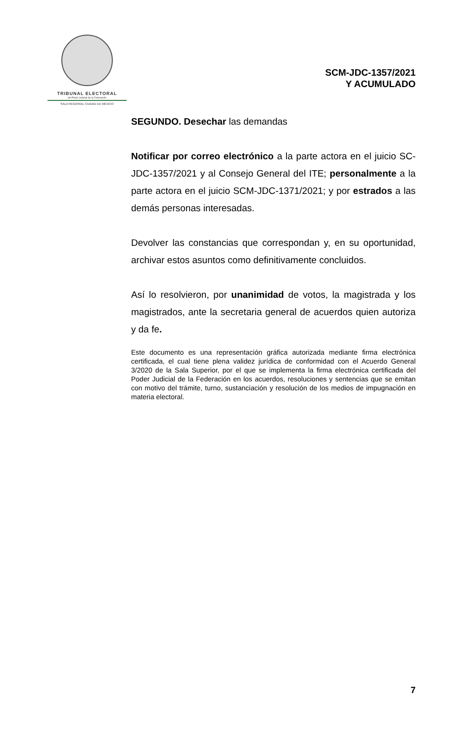TRIBUNAL ELECTORAL
del Poder Judicial de la Federación
SALA REGIONAL CIUDAD DE MÉXICO
SCM-JDC-1357/2021
Y ACUMULADO
SEGUNDO. Desechar las demandas
Notificar por correo electrónico a la parte actora en el juicio SC-JDC-1357/2021 y al Consejo General del ITE; personalmente a la parte actora en el juicio SCM-JDC-1371/2021; y por estrados a las demás personas interesadas.
Devolver las constancias que correspondan y, en su oportunidad, archivar estos asuntos como definitivamente concluidos.
Así lo resolvieron, por unanimidad de votos, la magistrada y los magistrados, ante la secretaria general de acuerdos quien autoriza y da fe.
Este documento es una representación gráfica autorizada mediante firma electrónica certificada, el cual tiene plena validez jurídica de conformidad con el Acuerdo General 3/2020 de la Sala Superior, por el que se implementa la firma electrónica certificada del Poder Judicial de la Federación en los acuerdos, resoluciones y sentencias que se emitan con motivo del trámite, turno, sustanciación y resolución de los medios de impugnación en materia electoral.
7